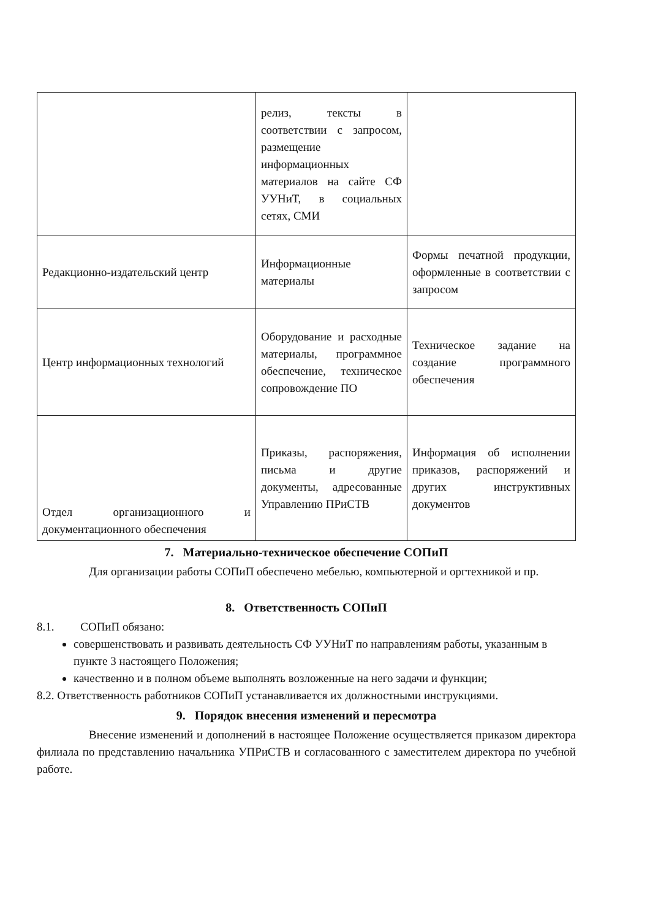| | релиз, тексты в соответствии с запросом, размещение информационных материалов на сайте СФ УУНиТ, в социальных сетях, СМИ | |
| Редакционно-издательский центр | Информационные материалы | Формы печатной продукции, оформленные в соответствии с запросом |
| Центр информационных технологий | Оборудование и расходные материалы, программное обеспечение, техническое сопровождение ПО | Техническое задание на создание программного обеспечения |
| Отдел организационного и документационного обеспечения | Приказы, распоряжения, письма и другие документы, адресованные Управлению ПРиСТВ | Информация об исполнении приказов, распоряжений и других инструктивных документов |
7. Материально-техническое обеспечение СОПиП
Для организации работы СОПиП обеспечено мебелью, компьютерной и оргтехникой и пр.
8. Ответственность СОПиП
8.1. СОПиП обязано:
совершенствовать и развивать деятельность СФ УУНиТ по направлениям работы, указанным в пункте 3 настоящего Положения;
качественно и в полном объеме выполнять возложенные на него задачи и функции;
8.2. Ответственность работников СОПиП устанавливается их должностными инструкциями.
9. Порядок внесения изменений и пересмотра
Внесение изменений и дополнений в настоящее Положение осуществляется приказом директора филиала по представлению начальника УПРиСТВ и согласованного с заместителем директора по учебной работе.